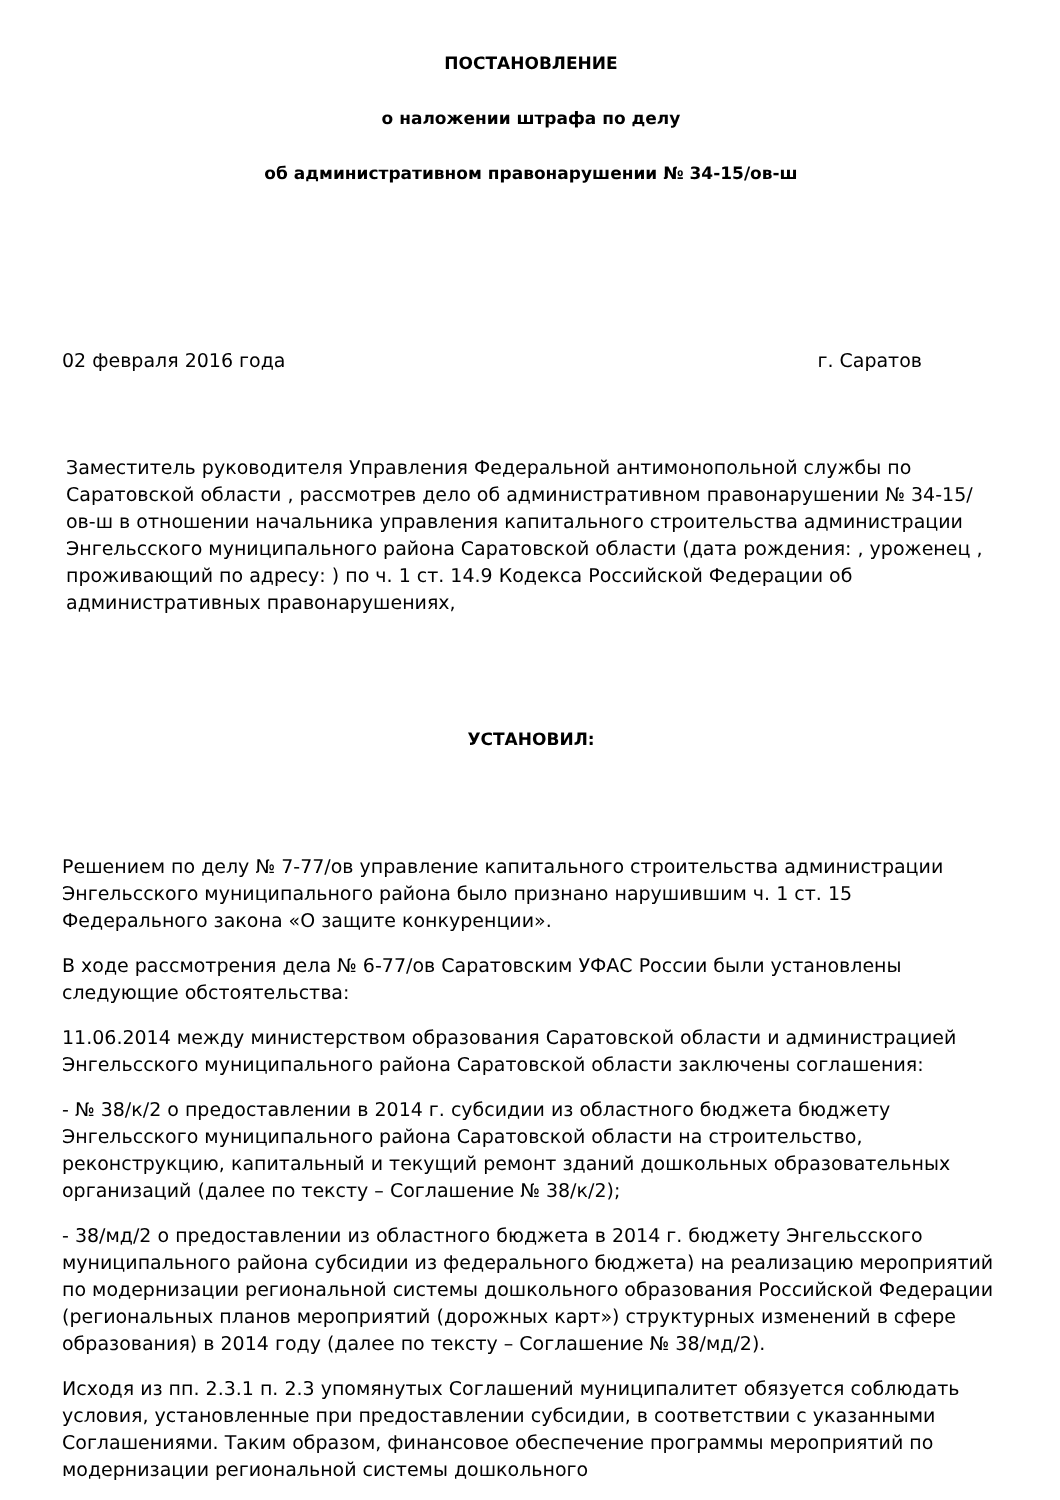ПОСТАНОВЛЕНИЕ
о наложении штрафа по делу
об административном правонарушении № 34-15/ов-ш
02 февраля 2016 года г. Саратов
Заместитель руководителя Управления Федеральной антимонопольной службы по Саратовской области , рассмотрев дело об административном правонарушении № 34-15/ов-ш в отношении начальника управления капитального строительства администрации Энгельсского муниципального района Саратовской области (дата рождения: , уроженец , проживающий по адресу: ) по ч. 1 ст. 14.9 Кодекса Российской Федерации об административных правонарушениях,
УСТАНОВИЛ:
Решением по делу № 7-77/ов управление капитального строительства администрации Энгельсского муниципального района было признано нарушившим ч. 1 ст. 15 Федерального закона «О защите конкуренции».
В ходе рассмотрения дела № 6-77/ов Саратовским УФАС России были установлены следующие обстоятельства:
11.06.2014 между министерством образования Саратовской области и администрацией Энгельсского муниципального района Саратовской области заключены соглашения:
- № 38/к/2 о предоставлении в 2014 г. субсидии из областного бюджета бюджету Энгельсского муниципального района Саратовской области на строительство, реконструкцию, капитальный и текущий ремонт зданий дошкольных образовательных организаций (далее по тексту – Соглашение № 38/к/2);
- 38/мд/2 о предоставлении из областного бюджета в 2014 г. бюджету Энгельсского муниципального района субсидии из федерального бюджета) на реализацию мероприятий по модернизации региональной системы дошкольного образования Российской Федерации (региональных планов мероприятий (дорожных карт») структурных изменений в сфере образования) в 2014 году (далее по тексту – Соглашение № 38/мд/2).
Исходя из пп. 2.3.1 п. 2.3 упомянутых Соглашений муниципалитет обязуется соблюдать условия, установленные при предоставлении субсидии, в соответствии с указанными Соглашениями. Таким образом, финансовое обеспечение программы мероприятий по модернизации региональной системы дошкольного